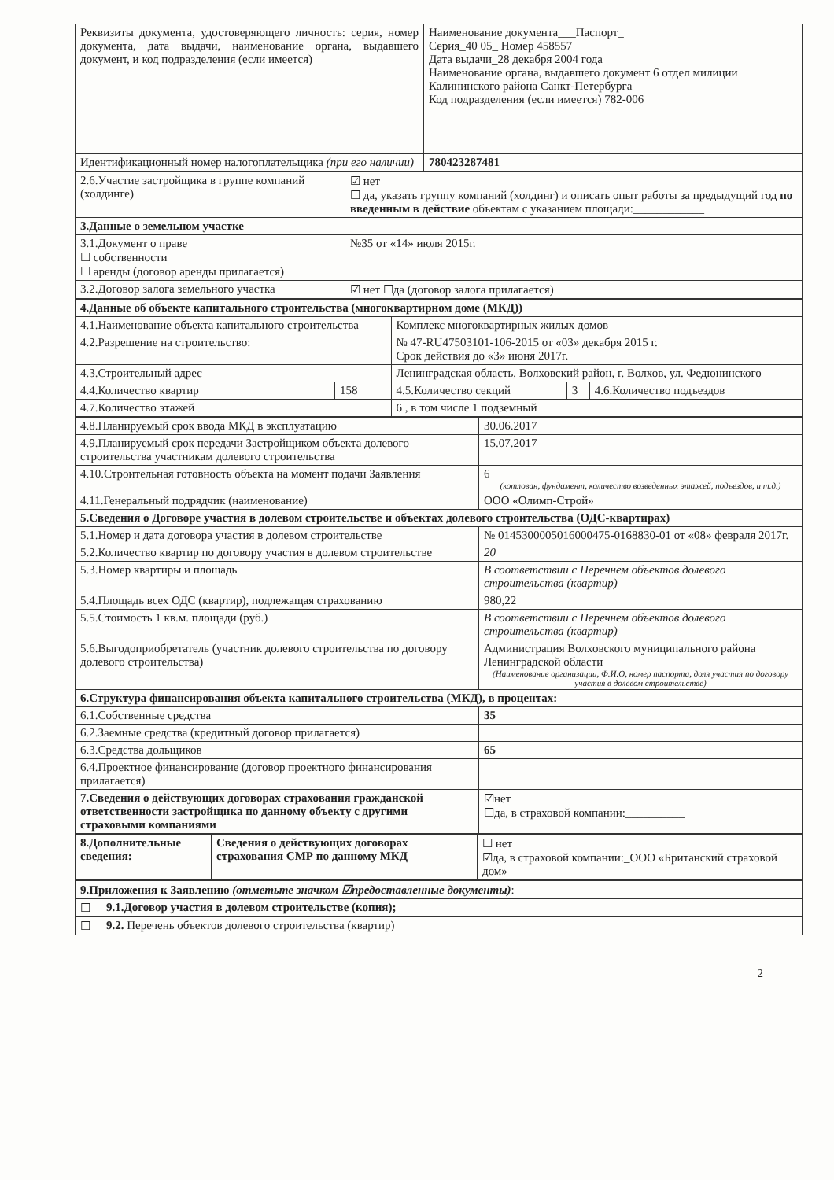| Реквизиты документа, удостоверяющего личность: серия, номер документа, дата выдачи, наименование органа, выдавшего документ, и код подразделения (если имеется) | Наименование документа___Паспорт_ Серия_40 05_ Номер 458557 Дата выдачи_28 декабря 2004 года Наименование органа, выдавшего документ 6 отдел милиции Калининского района Санкт-Петербурга Код подразделения (если имеется) 782-006 |
| Идентификационный номер налогоплательщика (при его наличии) | 780423287481 |
| 2.6.Участие застройщика в группе компаний (холдинге) | ☑ нет ☐ да, указать группу компаний (холдинг) и описать опыт работы за предыдущий год по введенным в действие объектам с указанием площади:____________ |
| 3.Данные о земельном участке | |
| 3.1.Документ о праве ☐ собственности ☐ аренды (договор аренды прилагается) | №35 от «14» июля 2015г. |
| 3.2.Договор залога земельного участка | ☑ нет ☐да (договор залога прилагается) |
| 4.Данные об объекте капитального строительства (многоквартирном доме (МКД)) | | | | | |
| 4.1.Наименование объекта капитального строительства | | Комплекс многоквартирных жилых домов | | | |
| 4.2.Разрешение на строительство: | | № 47-RU47503101-106-2015 от «03» декабря 2015 г. Срок действия до «3» июня 2017г. | | | |
| 4.3.Строительный адрес | | Ленинградская область, Волховский район, г. Волхов, ул. Федюнинского | | | |
| 4.4.Количество квартир | 158 | 4.5.Количество секций | 3 | 4.6.Количество подъездов | |
| 4.7.Количество этажей | | 6 , в том числе 1 подземный | | | |
| 4.8.Планируемый срок ввода МКД в эксплуатацию | 30.06.2017 |
| 4.9.Планируемый срок передачи Застройщиком объекта долевого строительства участникам долевого строительства | 15.07.2017 |
| 4.10.Строительная готовность объекта на момент подачи Заявления | 6 (котлован, фундамент, количество возведенных этажей, подъездов, и т.д.) |
| 4.11.Генеральный подрядчик (наименование) | ООО «Олимп-Строй» |
| 5.Сведения о Договоре участия в долевом строительстве и объектах долевого строительства (ОДС-квартирах) | |
| 5.1.Номер и дата договора участия в долевом строительстве | № 0145300005016000475-0168830-01 от «08» февраля 2017г. |
| 5.2.Количество квартир по договору участия в долевом строительстве | 20 |
| 5.3.Номер квартиры и площадь | В соответствии с Перечнем объектов долевого строительства (квартир) |
| 5.4.Площадь всех ОДС (квартир), подлежащая страхованию | 980,22 |
| 5.5.Стоимость 1 кв.м. площади (руб.) | В соответствии с Перечнем объектов долевого строительства (квартир) |
| 5.6.Выгодоприобретатель (участник долевого строительства по договору долевого строительства) | Администрация Волховского муниципального района Ленинградской области (Наименование организации, Ф.И.О, номер паспорта, доля участия по договору участия в долевом строительстве) |
| 6.Структура финансирования объекта капитального строительства (МКД), в процентах: | |
| 6.1.Собственные средства | 35 |
| 6.2.Заемные средства (кредитный договор прилагается) | |
| 6.3.Средства дольщиков | 65 |
| 6.4.Проектное финансирование (договор проектного финансирования прилагается) | |
| 7.Сведения о действующих договорах страхования гражданской ответственности застройщика по данному объекту с другими страховыми компаниями | ☑нет ☐да, в страховой компании:__________ |
| 8.Дополнительные сведения: | Сведения о действующих договорах страхования СМР по данному МКД | ☐ нет ☑да, в страховой компании:_ООО «Британский страховой дом»__________ |
| 9.Приложения к Заявлению (отметьте значком ☑предоставленные документы) : | |
| ☐ | 9.1.Договор участия в долевом строительстве (копия); |
| ☐ | 9.2. Перечень объектов долевого строительства (квартир) |
2